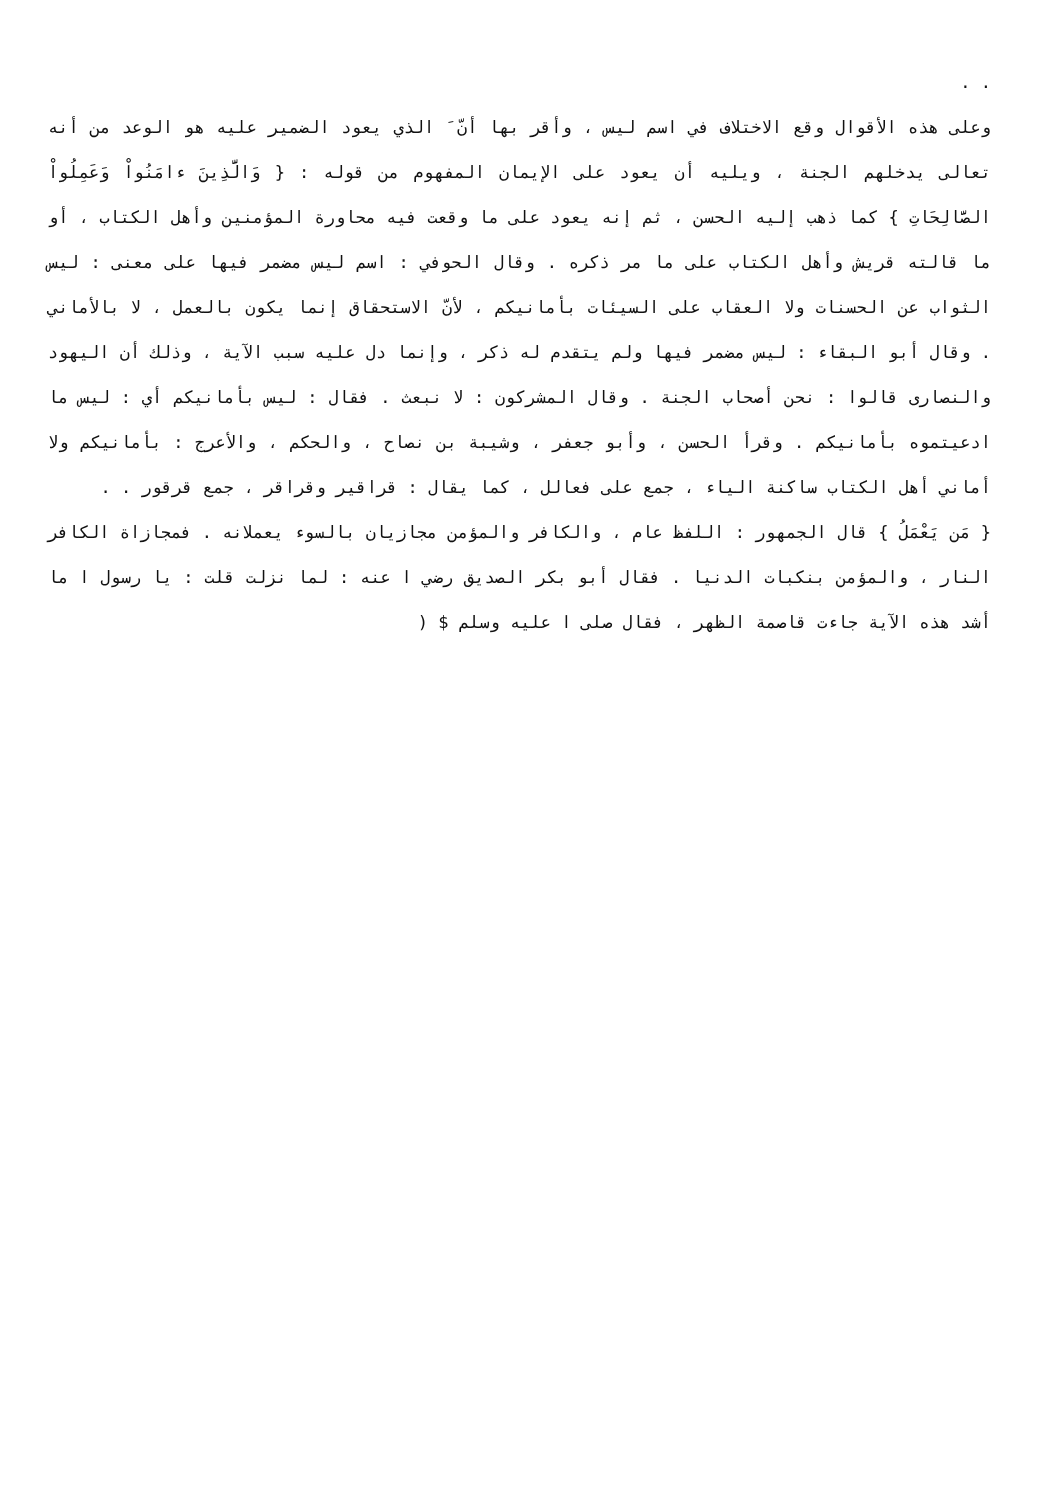. .
وعلى هذه الأقوال وقع الاختلاف في اسم ليس ، وأقر بها أنّ َ الذي يعود الضمير عليه هو الوعد من أنه تعالى يدخلهم الجنة ، ويليه أن يعود على الإيمان المفهوم من قوله : { وَالَّذِينَ ءامَنُواْ وَعَمِلُواْ الصَّالِحَاتِ } كما ذهب إليه الحسن ، ثم إنه يعود على ما وقعت فيه محاورة المؤمنين وأهل الكتاب ، أو ما قالته قريش وأهل الكتاب على ما مر ذكره . وقال الحوفي : اسم ليس مضمر فيها على معنى : ليس الثواب عن الحسنات ولا العقاب على السيئات بأمانيكم ، لأنّ الاستحقاق إنما يكون بالعمل ، لا بالأماني . وقال أبو البقاء : ليس مضمر فيها ولم يتقدم له ذكر ، وإنما دل عليه سبب الآية ، وذلك أن اليهود والنصارى قالوا : نحن أصحاب الجنة . وقال المشركون : لا نبعث . فقال : ليس بأمانيكم أي : ليس ما ادعيتموه بأمانيكم . وقرأ الحسن ، وأبو جعفر ، وشيبة بن نصاح ، والحكم ، والأعرج : بأمانيكم ولا أماني أهل الكتاب ساكنة الياء ، جمع على فعالل ، كما يقال : قراقير وقراقر ، جمع قرقور . .
{ مَن يَعْمَلُ } قال الجمهور : اللفظ عام ، والكافر والمؤمن مجازيان بالسوء يعملانه . فمجازاة الكافر النار ، والمؤمن بنكبات الدنيا . فقال أبو بكر الصديق رضي ا عنه : لما نزلت قلت : يا رسول ا ما أشد هذه الآية جاءت قاصمة الظهر ، فقال صلى ا عليه وسلم $ (